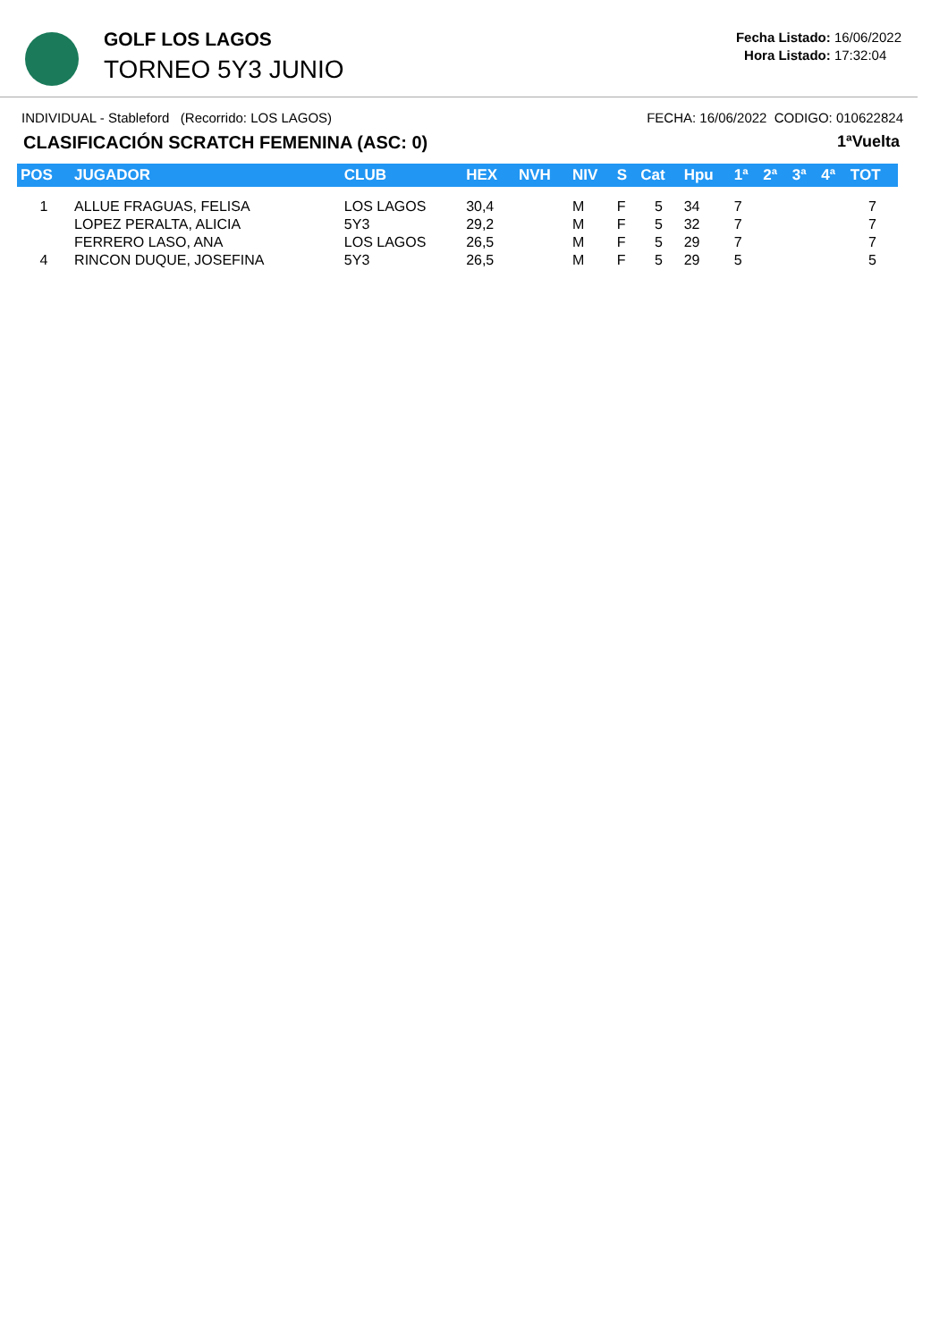GOLF LOS LAGOS
TORNEO 5Y3 JUNIO
Fecha Listado: 16/06/2022
Hora Listado: 17:32:04
INDIVIDUAL - Stableford (Recorrido: LOS LAGOS) FECHA: 16/06/2022 CODIGO: 010622824
CLASIFICACIÓN SCRATCH FEMENINA (ASC: 0) 1ªVuelta
| POS | JUGADOR | CLUB | HEX | NVH | NIV | S | Cat | Hpu | 1ª | 2ª | 3ª | 4ª | TOT |
| --- | --- | --- | --- | --- | --- | --- | --- | --- | --- | --- | --- | --- | --- |
| 1 | ALLUE FRAGUAS, FELISA | LOS LAGOS | 30,4 | | M | F | 5 | 34 | 7 | | | | 7 |
| | LOPEZ PERALTA, ALICIA | 5Y3 | 29,2 | | M | F | 5 | 32 | 7 | | | | 7 |
| | FERRERO LASO, ANA | LOS LAGOS | 26,5 | | M | F | 5 | 29 | 7 | | | | 7 |
| 4 | RINCON DUQUE, JOSEFINA | 5Y3 | 26,5 | | M | F | 5 | 29 | 5 | | | | 5 |